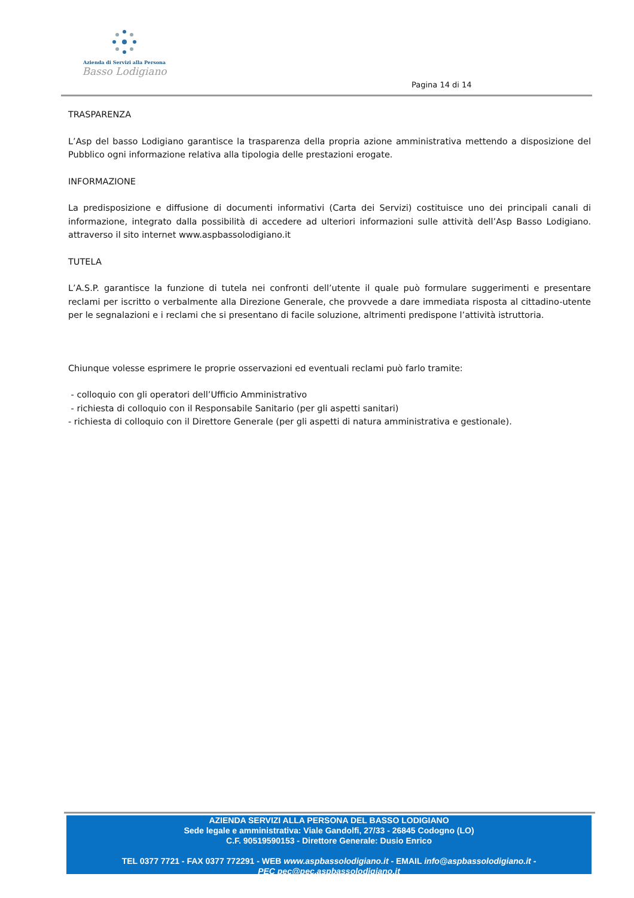Azienda di Servizi alla Persona
Basso Lodigiano
Pagina 14 di 14
TRASPARENZA
L’Asp del basso Lodigiano garantisce la trasparenza della propria azione amministrativa mettendo a disposizione del Pubblico ogni informazione relativa alla tipologia delle prestazioni erogate.
INFORMAZIONE
La predisposizione e diffusione di documenti informativi (Carta dei Servizi) costituisce uno dei principali canali di informazione, integrato dalla possibilità di accedere ad ulteriori informazioni sulle attività dell’Asp Basso Lodigiano. attraverso il sito internet www.aspbassolodigiano.it
TUTELA
L’A.S.P. garantisce la funzione di tutela nei confronti dell’utente il quale può formulare suggerimenti e presentare reclami per iscritto o verbalmente alla Direzione Generale, che provvede a dare immediata risposta al cittadino-utente per le segnalazioni e i reclami che si presentano di facile soluzione, altrimenti predispone l’attività istruttoria.
Chiunque volesse esprimere le proprie osservazioni ed eventuali reclami può farlo tramite:
- colloquio con gli operatori dell’Ufficio Amministrativo
- richiesta di colloquio con il Responsabile Sanitario (per gli aspetti sanitari)
- richiesta di colloquio con il Direttore Generale (per gli aspetti di natura amministrativa e gestionale).
AZIENDA SERVIZI ALLA PERSONA DEL BASSO LODIGIANO
Sede legale e amministrativa: Viale Gandolfi, 27/33 - 26845 Codogno (LO)
C.F. 90519590153 - Direttore Generale: Dusio Enrico
TEL 0377 7721 - FAX 0377 772291 - WEB www.aspbassolodigiano.it - EMAIL info@aspbassolodigiano.it -
PEC pec@pec.aspbassolodigiano.it